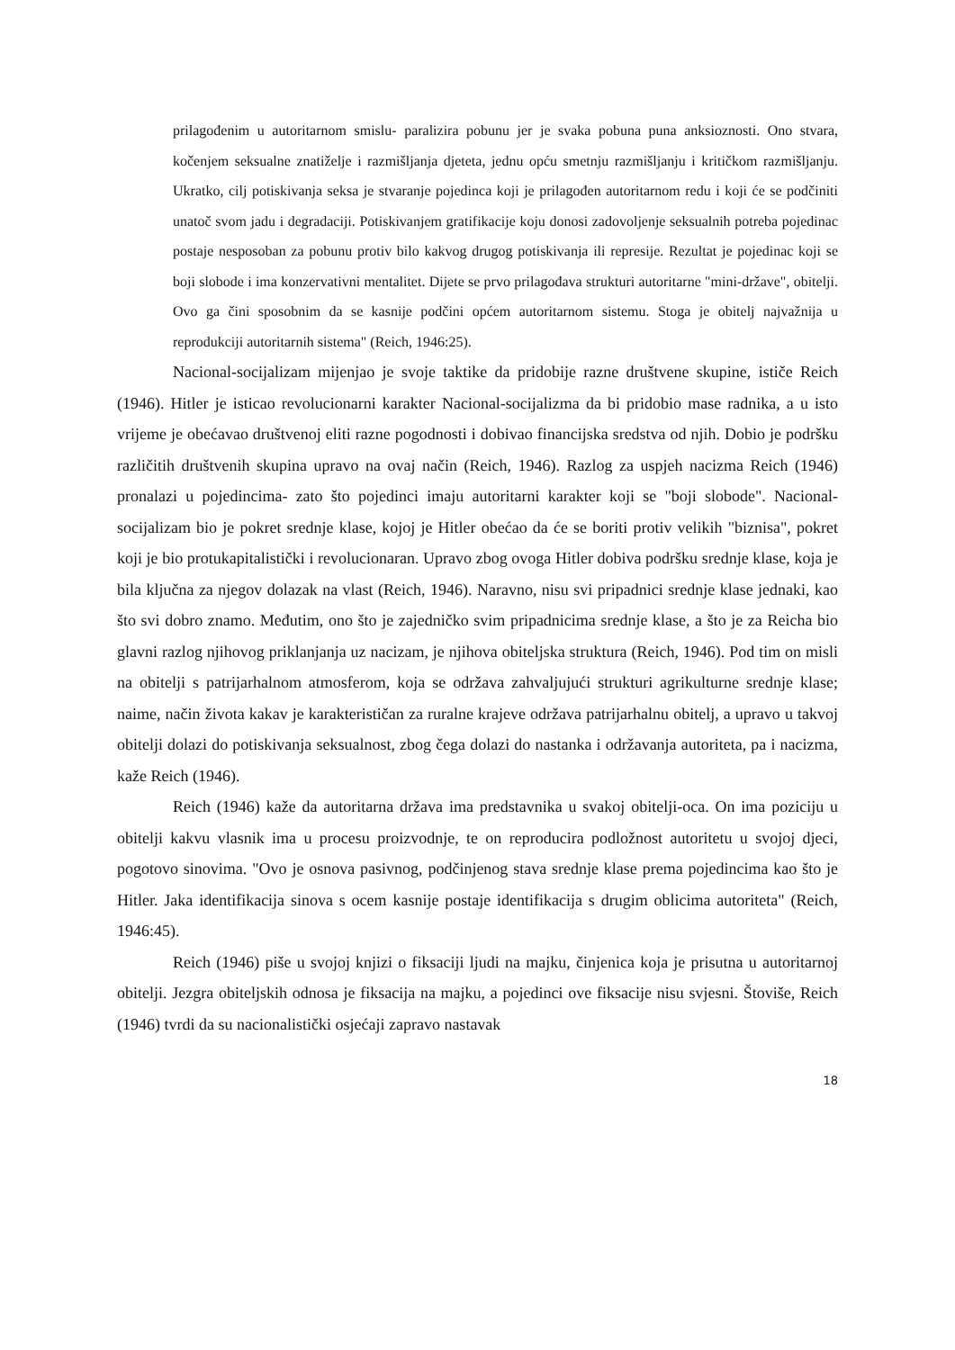prilagođenim u autoritarnom smislu- paralizira pobunu jer je svaka pobuna puna anksioznosti. Ono stvara, kočenjem seksualne znatiželje i razmišljanja djeteta, jednu opću smetnju razmišljanju i kritičkom razmišljanju. Ukratko, cilj potiskivanja seksa je stvaranje pojedinca koji je prilagođen autoritarnom redu i koji će se podčiniti unatoč svom jadu i degradaciji. Potiskivanjem gratifikacije koju donosi zadovoljenje seksualnih potreba pojedinac postaje nesposoban za pobunu protiv bilo kakvog drugog potiskivanja ili represije. Rezultat je pojedinac koji se boji slobode i ima konzervativni mentalitet. Dijete se prvo prilagođava strukturi autoritarne "mini-države", obitelji. Ovo ga čini sposobnim da se kasnije podčini općem autoritarnom sistemu. Stoga je obitelj najvažnija u reprodukciji autoritarnih sistema" (Reich, 1946:25).
Nacional-socijalizam mijenjao je svoje taktike da pridobije razne društvene skupine, ističe Reich (1946). Hitler je isticao revolucionarni karakter Nacional-socijalizma da bi pridobio mase radnika, a u isto vrijeme je obećavao društvenoj eliti razne pogodnosti i dobivao financijska sredstva od njih. Dobio je podršku različitih društvenih skupina upravo na ovaj način (Reich, 1946). Razlog za uspjeh nacizma Reich (1946) pronalazi u pojedincima- zato što pojedinci imaju autoritarni karakter koji se "boji slobode". Nacional-socijalizam bio je pokret srednje klase, kojoj je Hitler obećao da će se boriti protiv velikih "biznisa", pokret koji je bio protukapitalistički i revolucionaran. Upravo zbog ovoga Hitler dobiva podršku srednje klase, koja je bila ključna za njegov dolazak na vlast (Reich, 1946). Naravno, nisu svi pripadnici srednje klase jednaki, kao što svi dobro znamo. Međutim, ono što je zajedničko svim pripadnicima srednje klase, a što je za Reicha bio glavni razlog njihovog priklanjanja uz nacizam, je njihova obiteljska struktura (Reich, 1946). Pod tim on misli na obitelji s patrijarhalnom atmosferom, koja se održava zahvaljujući strukturi agrikulturne srednje klase; naime, način života kakav je karakterističan za ruralne krajeve održava patrijarhalnu obitelj, a upravo u takvoj obitelji dolazi do potiskivanja seksualnost, zbog čega dolazi do nastanka i održavanja autoriteta, pa i nacizma, kaže Reich (1946).
Reich (1946) kaže da autoritarna država ima predstavnika u svakoj obitelji-oca. On ima poziciju u obitelji kakvu vlasnik ima u procesu proizvodnje, te on reproducira podložnost autoritetu u svojoj djeci, pogotovo sinovima. "Ovo je osnova pasivnog, podčinjenog stava srednje klase prema pojedincima kao što je Hitler. Jaka identifikacija sinova s ocem kasnije postaje identifikacija s drugim oblicima autoriteta" (Reich, 1946:45).
Reich (1946) piše u svojoj knjizi o fiksaciji ljudi na majku, činjenica koja je prisutna u autoritarnoj obitelji. Jezgra obiteljskih odnosa je fiksacija na majku, a pojedinci ove fiksacije nisu svjesni. Štoviše, Reich (1946) tvrdi da su nacionalistički osjećaji zapravo nastavak
18